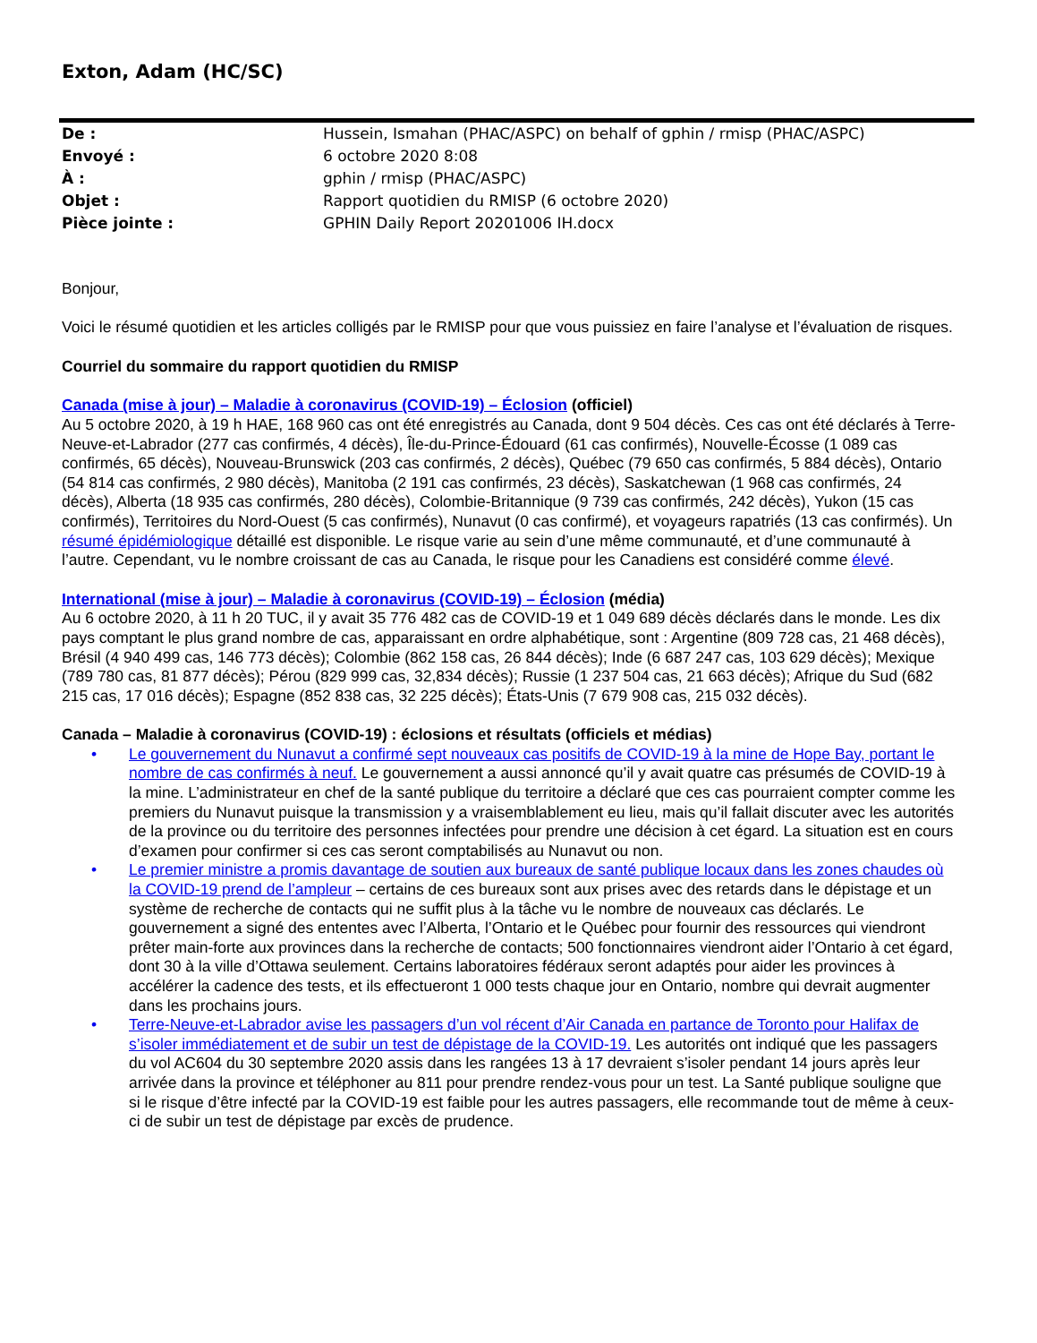Exton, Adam (HC/SC)
De : Hussein, Ismahan (PHAC/ASPC) on behalf of gphin / rmisp (PHAC/ASPC)
Envoyé : 6 octobre 2020 8:08
À : gphin / rmisp (PHAC/ASPC)
Objet : Rapport quotidien du RMISP (6 octobre 2020)
Pièce jointe : GPHIN Daily Report 20201006 IH.docx
Bonjour,
Voici le résumé quotidien et les articles colligés par le RMISP pour que vous puissiez en faire l’analyse et l’évaluation de risques.
Courriel du sommaire du rapport quotidien du RMISP
Canada (mise à jour) – Maladie à coronavirus (COVID-19) – Éclosion (officiel)
Au 5 octobre 2020, à 19 h HAE, 168 960 cas ont été enregistrés au Canada, dont 9 504 décès. Ces cas ont été déclarés à Terre-Neuve-et-Labrador (277 cas confirmés, 4 décès), Île-du-Prince-Édouard (61 cas confirmés), Nouvelle-Écosse (1 089 cas confirmés, 65 décès), Nouveau-Brunswick (203 cas confirmés, 2 décès), Québec (79 650 cas confirmés, 5 884 décès), Ontario (54 814 cas confirmés, 2 980 décès), Manitoba (2 191 cas confirmés, 23 décès), Saskatchewan (1 968 cas confirmés, 24 décès), Alberta (18 935 cas confirmés, 280 décès), Colombie-Britannique (9 739 cas confirmés, 242 décès), Yukon (15 cas confirmés), Territoires du Nord-Ouest (5 cas confirmés), Nunavut (0 cas confirmé), et voyageurs rapatriés (13 cas confirmés). Un résumé épidémiologique détaillé est disponible. Le risque varie au sein d’une même communauté, et d’une communauté à l’autre. Cependant, vu le nombre croissant de cas au Canada, le risque pour les Canadiens est considéré comme élevé.
International (mise à jour) – Maladie à coronavirus (COVID-19) – Éclosion (média)
Au 6 octobre 2020, à 11 h 20 TUC, il y avait 35 776 482 cas de COVID-19 et 1 049 689 décès déclarés dans le monde. Les dix pays comptant le plus grand nombre de cas, apparaissant en ordre alphabétique, sont : Argentine (809 728 cas, 21 468 décès), Brésil (4 940 499 cas, 146 773 décès); Colombie (862 158 cas, 26 844 décès); Inde (6 687 247 cas, 103 629 décès); Mexique (789 780 cas, 81 877 décès); Pérou (829 999 cas, 32,834 décès); Russie (1 237 504 cas, 21 663 décès); Afrique du Sud (682 215 cas, 17 016 décès); Espagne (852 838 cas, 32 225 décès); États-Unis (7 679 908 cas, 215 032 décès).
Canada – Maladie à coronavirus (COVID-19) : éclosions et résultats (officiels et médias)
• Le gouvernement du Nunavut a confirmé sept nouveaux cas positifs de COVID-19 à la mine de Hope Bay, portant le nombre de cas confirmés à neuf. Le gouvernement a aussi annoncé qu’il y avait quatre cas présumés de COVID-19 à la mine. L’administrateur en chef de la santé publique du territoire a déclaré que ces cas pourraient compter comme les premiers du Nunavut puisque la transmission y a vraisemblablement eu lieu, mais qu’il fallait discuter avec les autorités de la province ou du territoire des personnes infectées pour prendre une décision à cet égard. La situation est en cours d’examen pour confirmer si ces cas seront comptabilisés au Nunavut ou non.
• Le premier ministre a promis davantage de soutien aux bureaux de santé publique locaux dans les zones chaudes où la COVID-19 prend de l’ampleur – certains de ces bureaux sont aux prises avec des retards dans le dépistage et un système de recherche de contacts qui ne suffit plus à la tâche vu le nombre de nouveaux cas déclarés. Le gouvernement a signé des ententes avec l’Alberta, l’Ontario et le Québec pour fournir des ressources qui viendront prêter main-forte aux provinces dans la recherche de contacts; 500 fonctionnaires viendront aider l’Ontario à cet égard, dont 30 à la ville d’Ottawa seulement. Certains laboratoires fédéraux seront adaptés pour aider les provinces à accélérer la cadence des tests, et ils effectueront 1 000 tests chaque jour en Ontario, nombre qui devrait augmenter dans les prochains jours.
• Terre-Neuve-et-Labrador avise les passagers d’un vol récent d’Air Canada en partance de Toronto pour Halifax de s’isoler immédiatement et de subir un test de dépistage de la COVID-19. Les autorités ont indiqué que les passagers du vol AC604 du 30 septembre 2020 assis dans les rangées 13 à 17 devraient s’isoler pendant 14 jours après leur arrivée dans la province et téléphoner au 811 pour prendre rendez-vous pour un test. La Santé publique souligne que si le risque d’être infecté par la COVID-19 est faible pour les autres passagers, elle recommande tout de même à ceux-ci de subir un test de dépistage par excès de prudence.